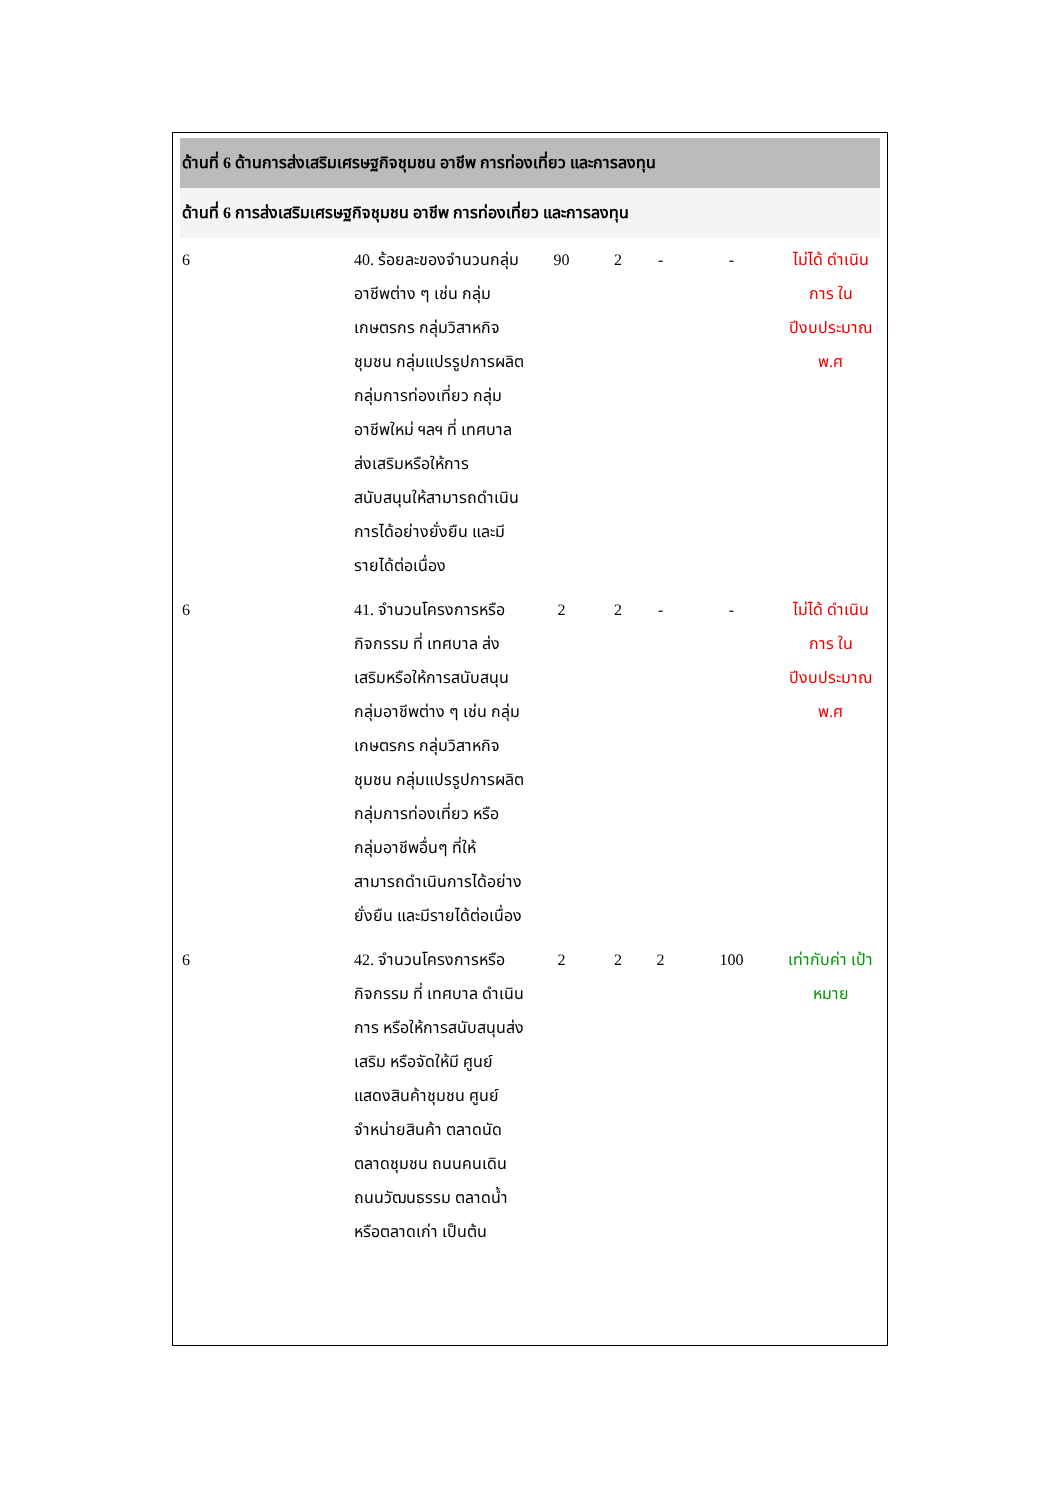| ด้านที่ 6 ด้านการส่งเสริมเศรษฐกิจชุมชน อาชีพ การท่องเที่ยว และการลงทุน | | | | | | |
| ด้านที่ 6 การส่งเสริมเศรษฐกิจชุมชน อาชีพ การท่องเที่ยว และการลงทุน | | | | | | |
| 6 | 40. ร้อยละของจำนวนกลุ่มอาชีพต่าง ๆ เช่น กลุ่มเกษตรกร กลุ่มวิสาหกิจชุมชน กลุ่มแปรรูปการผลิต กลุ่มการท่องเที่ยว กลุ่มอาชีพใหม่ ฯลฯ ที่ เทศบาล ส่งเสริมหรือให้การสนับสนุนให้สามารถดำเนินการได้อย่างยั่งยืน และมีรายได้ต่อเนื่อง | 90 | 2 | - | - | ไม่ได้ ดำเนินการ ใน ปีงบประมาณ พ.ศ |
| 6 | 41. จำนวนโครงการหรือกิจกรรม ที่ เทศบาล ส่งเสริมหรือให้การสนับสนุน กลุ่มอาชีพต่าง ๆ เช่น กลุ่มเกษตรกร กลุ่มวิสาหกิจชุมชน กลุ่มแปรรูปการผลิต กลุ่มการท่องเที่ยว หรือกลุ่มอาชีพอื่นๆ ที่ให้สามารถดำเนินการได้อย่างยั่งยืน และมีรายได้ต่อเนื่อง | 2 | 2 | - | - | ไม่ได้ ดำเนินการ ใน ปีงบประมาณ พ.ศ |
| 6 | 42. จำนวนโครงการหรือกิจกรรม ที่ เทศบาล ดำเนินการ หรือให้การสนับสนุนส่งเสริม หรือจัดให้มี ศูนย์แสดงสินค้าชุมชน ศูนย์จำหน่ายสินค้า ตลาดนัด ตลาดชุมชน ถนนคนเดิน ถนนวัฒนธรรม ตลาดน้ำ หรือตลาดเก่า เป็นต้น | 2 | 2 | 2 | 100 | เท่ากับค่า เป้าหมาย |